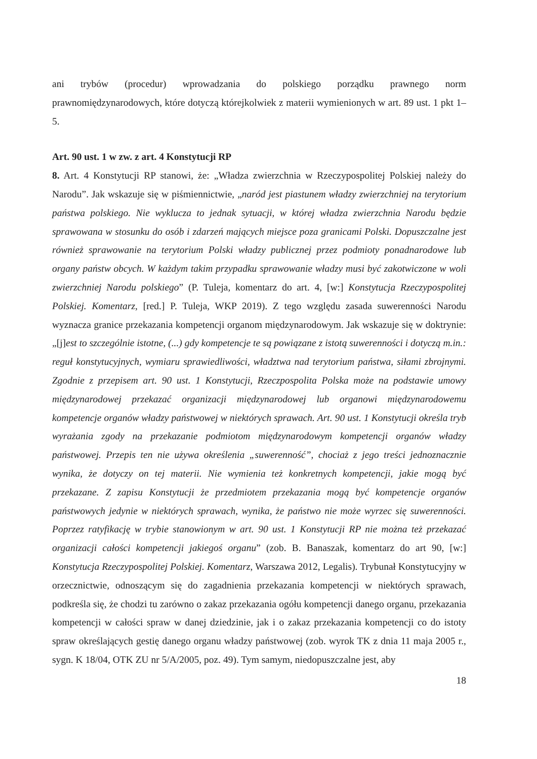ani trybów (procedur) wprowadzania do polskiego porządku prawnego norm prawnomiędzynarodowych, które dotyczą którejkolwiek z materii wymienionych w art. 89 ust. 1 pkt 1–5.
Art. 90 ust. 1 w zw. z art. 4 Konstytucji RP
8. Art. 4 Konstytucji RP stanowi, że: „Władza zwierzchnia w Rzeczypospolitej Polskiej należy do Narodu”. Jak wskazuje się w piśmiennictwie, „naród jest piastunem władzy zwierzchniej na terytorium państwa polskiego. Nie wyklucza to jednak sytuacji, w której władza zwierzchnia Narodu będzie sprawowana w stosunku do osób i zdarzeń mających miejsce poza granicami Polski. Dopuszczalne jest również sprawowanie na terytorium Polski władzy publicznej przez podmioty ponadnarodowe lub organy państw obcych. W każdym takim przypadku sprawowanie władzy musi być zakotwiczone w woli zwierzchniej Narodu polskiego” (P. Tuleja, komentarz do art. 4, [w:] Konstytucja Rzeczypospolitej Polskiej. Komentarz, [red.] P. Tuleja, WKP 2019). Z tego względu zasada suwerenności Narodu wyznacza granice przekazania kompetencji organom międzynarodowym. Jak wskazuje się w doktrynie: „[j]est to szczególnie istotne, (...) gdy kompetencje te są powiązane z istotą suwerenności i dotyczą m.in.: reguł konstytucyjnych, wymiaru sprawiedliwości, władztwa nad terytorium państwa, siłami zbrojnymi. Zgodnie z przepisem art. 90 ust. 1 Konstytucji, Rzeczpospolita Polska może na podstawie umowy międzynarodowej przekazać organizacji międzynarodowej lub organowi międzynarodowemu kompetencje organów władzy państwowej w niektórych sprawach. Art. 90 ust. 1 Konstytucji określa tryb wyrażania zgody na przekazanie podmiotom międzynarodowym kompetencji organów władzy państwowej. Przepis ten nie używa określenia „suwerenność”, chociaż z jego treści jednoznacznie wynika, że dotyczy on tej materii. Nie wymienia też konkretnych kompetencji, jakie mogą być przekazane. Z zapisu Konstytucji że przedmiotem przekazania mogą być kompetencje organów państwowych jedynie w niektórych sprawach, wynika, że państwo nie może wyrzec się suwerenności. Poprzez ratyfikację w trybie stanowionym w art. 90 ust. 1 Konstytucji RP nie można też przekazać organizacji całości kompetencji jakiegoś organu” (zob. B. Banaszak, komentarz do art 90, [w:] Konstytucja Rzeczypospolitej Polskiej. Komentarz, Warszawa 2012, Legalis). Trybunał Konstytucyjny w orzecznictwie, odnoszącym się do zagadnienia przekazania kompetencji w niektórych sprawach, podkreśla się, że chodzi tu zarówno o zakaz przekazania ogółu kompetencji danego organu, przekazania kompetencji w całości spraw w danej dziedzinie, jak i o zakaz przekazania kompetencji co do istoty spraw określających gestię danego organu władzy państwowej (zob. wyrok TK z dnia 11 maja 2005 r., sygn. K 18/04, OTK ZU nr 5/A/2005, poz. 49). Tym samym, niedopuszczalne jest, aby
18